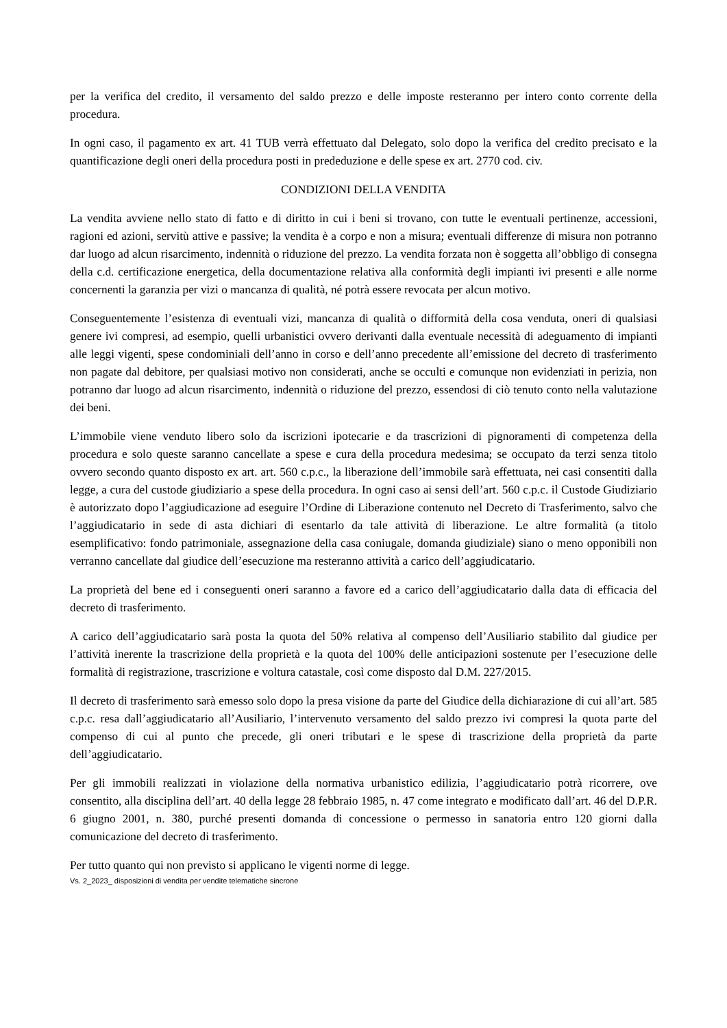per la verifica del credito, il versamento del saldo prezzo e delle imposte resteranno per intero conto corrente della procedura.
In ogni caso, il pagamento ex art. 41 TUB verrà effettuato dal Delegato, solo dopo la verifica del credito precisato e la quantificazione degli oneri della procedura posti in prededuzione e delle spese ex art. 2770 cod. civ.
CONDIZIONI DELLA VENDITA
La vendita avviene nello stato di fatto e di diritto in cui i beni si trovano, con tutte le eventuali pertinenze, accessioni, ragioni ed azioni, servitù attive e passive; la vendita è a corpo e non a misura; eventuali differenze di misura non potranno dar luogo ad alcun risarcimento, indennità o riduzione del prezzo. La vendita forzata non è soggetta all’obbligo di consegna della c.d. certificazione energetica, della documentazione relativa alla conformità degli impianti ivi presenti e alle norme concernenti la garanzia per vizi o mancanza di qualità, né potrà essere revocata per alcun motivo.
Conseguentemente l’esistenza di eventuali vizi, mancanza di qualità o difformità della cosa venduta, oneri di qualsiasi genere ivi compresi, ad esempio, quelli urbanistici ovvero derivanti dalla eventuale necessità di adeguamento di impianti alle leggi vigenti, spese condominiali dell’anno in corso e dell’anno precedente all’emissione del decreto di trasferimento non pagate dal debitore, per qualsiasi motivo non considerati, anche se occulti e comunque non evidenziati in perizia, non potranno dar luogo ad alcun risarcimento, indennità o riduzione del prezzo, essendosi di ciò tenuto conto nella valutazione dei beni.
L’immobile viene venduto libero solo da iscrizioni ipotecarie e da trascrizioni di pignoramenti di competenza della procedura e solo queste saranno cancellate a spese e cura della procedura medesima; se occupato da terzi senza titolo ovvero secondo quanto disposto ex art. art. 560 c.p.c., la liberazione dell’immobile sarà effettuata, nei casi consentiti dalla legge, a cura del custode giudiziario a spese della procedura. In ogni caso ai sensi dell’art. 560 c.p.c. il Custode Giudiziario è autorizzato dopo l’aggiudicazione ad eseguire l’Ordine di Liberazione contenuto nel Decreto di Trasferimento, salvo che l’aggiudicatario in sede di asta dichiari di esentarlo da tale attività di liberazione. Le altre formalità (a titolo esemplificativo: fondo patrimoniale, assegnazione della casa coniugale, domanda giudiziale) siano o meno opponibili non verranno cancellate dal giudice dell’esecuzione ma resteranno attività a carico dell’aggiudicatario.
La proprietà del bene ed i conseguenti oneri saranno a favore ed a carico dell’aggiudicatario dalla data di efficacia del decreto di trasferimento.
A carico dell’aggiudicatario sarà posta la quota del 50% relativa al compenso dell’Ausiliario stabilito dal giudice per l’attività inerente la trascrizione della proprietà e la quota del 100% delle anticipazioni sostenute per l’esecuzione delle formalità di registrazione, trascrizione e voltura catastale, così come disposto dal D.M. 227/2015.
Il decreto di trasferimento sarà emesso solo dopo la presa visione da parte del Giudice della dichiarazione di cui all’art. 585 c.p.c. resa dall’aggiudicatario all’Ausiliario, l’intervenuto versamento del saldo prezzo ivi compresi la quota parte del compenso di cui al punto che precede, gli oneri tributari e le spese di trascrizione della proprietà da parte dell’aggiudicatario.
Per gli immobili realizzati in violazione della normativa urbanistico edilizia, l’aggiudicatario potrà ricorrere, ove consentito, alla disciplina dell’art. 40 della legge 28 febbraio 1985, n. 47 come integrato e modificato dall’art. 46 del D.P.R. 6 giugno 2001, n. 380, purché presenti domanda di concessione o permesso in sanatoria entro 120 giorni dalla comunicazione del decreto di trasferimento.
Per tutto quanto qui non previsto si applicano le vigenti norme di legge.
Vs. 2_2023_ disposizioni di vendita per vendite telematiche sincrone